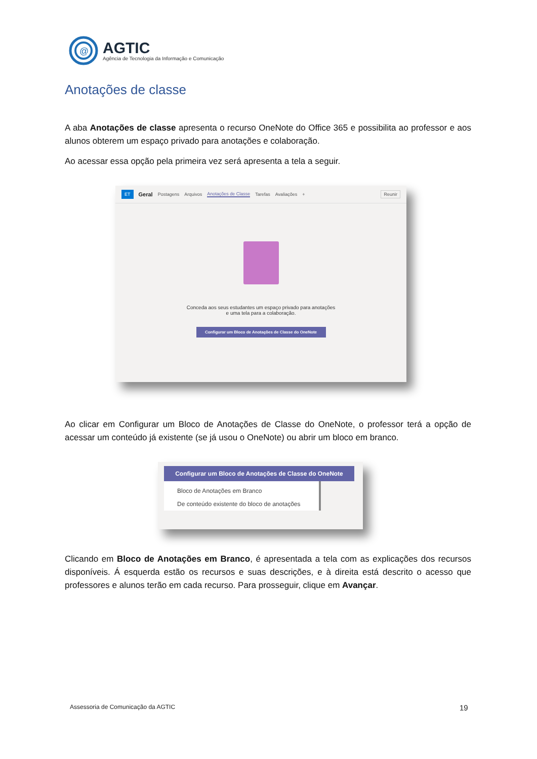@
AGTIC
Agência de Tecnologia da Informação e Comunicação
Anotações de classe
A aba Anotações de classe apresenta o recurso OneNote do Office 365 e possibilita ao professor e aos alunos obterem um espaço privado para anotações e colaboração.
Ao acessar essa opção pela primeira vez será apresenta a tela a seguir.
ET Geral Postagens Arquivos Anotações de Classe Tarefas Avaliações + Reunir
Conceda aos seus estudantes um espaço privado para anotações
e uma tela para a colaboração.
Configurar um Bloco de Anotações de Classe do OneNote
Ao clicar em Configurar um Bloco de Anotações de Classe do OneNote, o professor terá a opção de acessar um conteúdo já existente (se já usou o OneNote) ou abrir um bloco em branco.
Configurar um Bloco de Anotações de Classe do OneNote
Bloco de Anotações em Branco
De conteúdo existente do bloco de anotações
Clicando em Bloco de Anotações em Branco, é apresentada a tela com as explicações dos recursos disponíveis. Á esquerda estão os recursos e suas descrições, e à direita está descrito o acesso que professores e alunos terão em cada recurso. Para prosseguir, clique em Avançar.
Assessoria de Comunicação da AGTIC
19